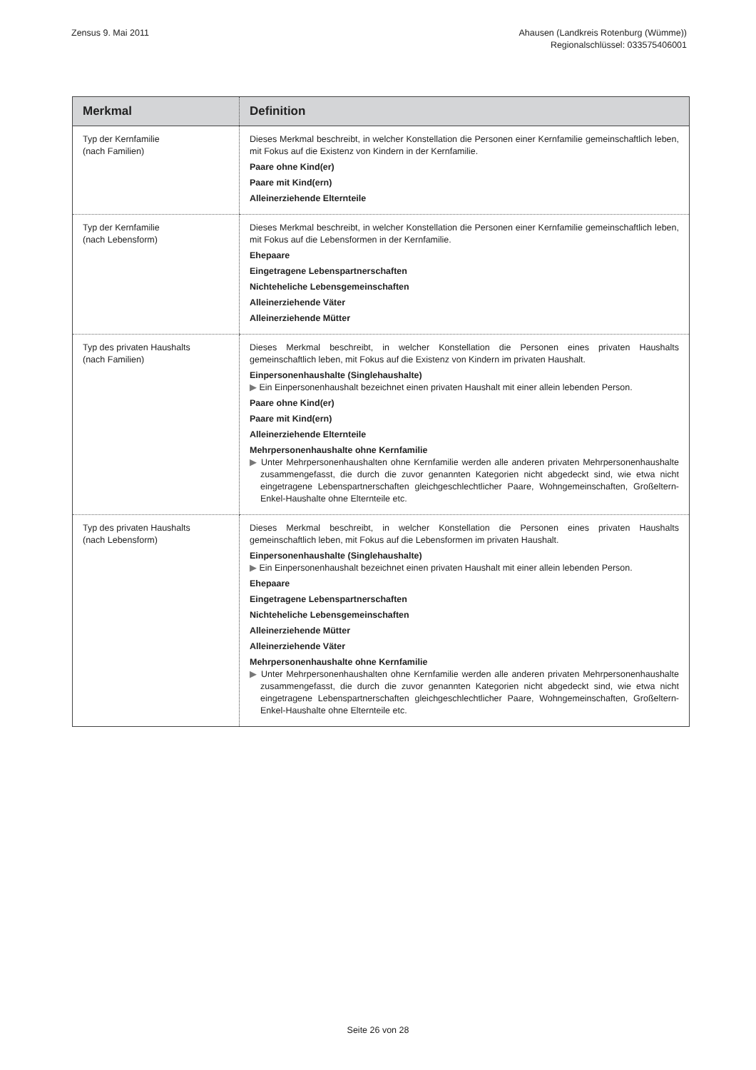Zensus 9. Mai 2011 Ahausen (Landkreis Rotenburg (Wümme))
Regionalschlüssel: 033575406001
| Merkmal | Definition |
| --- | --- |
| Typ der Kernfamilie (nach Familien) | Dieses Merkmal beschreibt, in welcher Konstellation die Personen einer Kernfamilie gemeinschaftlich leben, mit Fokus auf die Existenz von Kindern in der Kernfamilie. Paare ohne Kind(er) Paare mit Kind(ern) Alleinerziehende Elternteile |
| Typ der Kernfamilie (nach Lebensform) | Dieses Merkmal beschreibt, in welcher Konstellation die Personen einer Kernfamilie gemeinschaftlich leben, mit Fokus auf die Lebensformen in der Kernfamilie. Ehepaare Eingetragene Lebenspartnerschaften Nichteheliche Lebensgemeinschaften Alleinerziehende Väter Alleinerziehende Mütter |
| Typ des privaten Haushalts (nach Familien) | Dieses Merkmal beschreibt, in welcher Konstellation die Personen eines privaten Haushalts gemeinschaftlich leben, mit Fokus auf die Existenz von Kindern im privaten Haushalt. Einpersonenhaushalte (Singlehaushalte) ▶ Ein Einpersonenhaushalt bezeichnet einen privaten Haushalt mit einer allein lebenden Person. Paare ohne Kind(er) Paare mit Kind(ern) Alleinerziehende Elternteile Mehrpersonenhaushalte ohne Kernfamilie ▶ Unter Mehrpersonenhaushalten ohne Kernfamilie werden alle anderen privaten Mehrpersonenhaushalte zusammengefasst, die durch die zuvor genannten Kategorien nicht abgedeckt sind, wie etwa nicht eingetragene Lebenspartnerschaften gleichgeschlechtlicher Paare, Wohngemeinschaften, Großeltern-Enkel-Haushalte ohne Elternteile etc. |
| Typ des privaten Haushalts (nach Lebensform) | Dieses Merkmal beschreibt, in welcher Konstellation die Personen eines privaten Haushalts gemeinschaftlich leben, mit Fokus auf die Lebensformen im privaten Haushalt. Einpersonenhaushalte (Singlehaushalte) ▶ Ein Einpersonenhaushalt bezeichnet einen privaten Haushalt mit einer allein lebenden Person. Ehepaare Eingetragene Lebenspartnerschaften Nichteheliche Lebensgemeinschaften Alleinerziehende Mütter Alleinerziehende Väter Mehrpersonenhaushalte ohne Kernfamilie ▶ Unter Mehrpersonenhaushalten ohne Kernfamilie werden alle anderen privaten Mehrpersonenhaushalte zusammengefasst, die durch die zuvor genannten Kategorien nicht abgedeckt sind, wie etwa nicht eingetragene Lebenspartnerschaften gleichgeschlechtlicher Paare, Wohngemeinschaften, Großeltern-Enkel-Haushalte ohne Elternteile etc. |
Seite 26 von 28